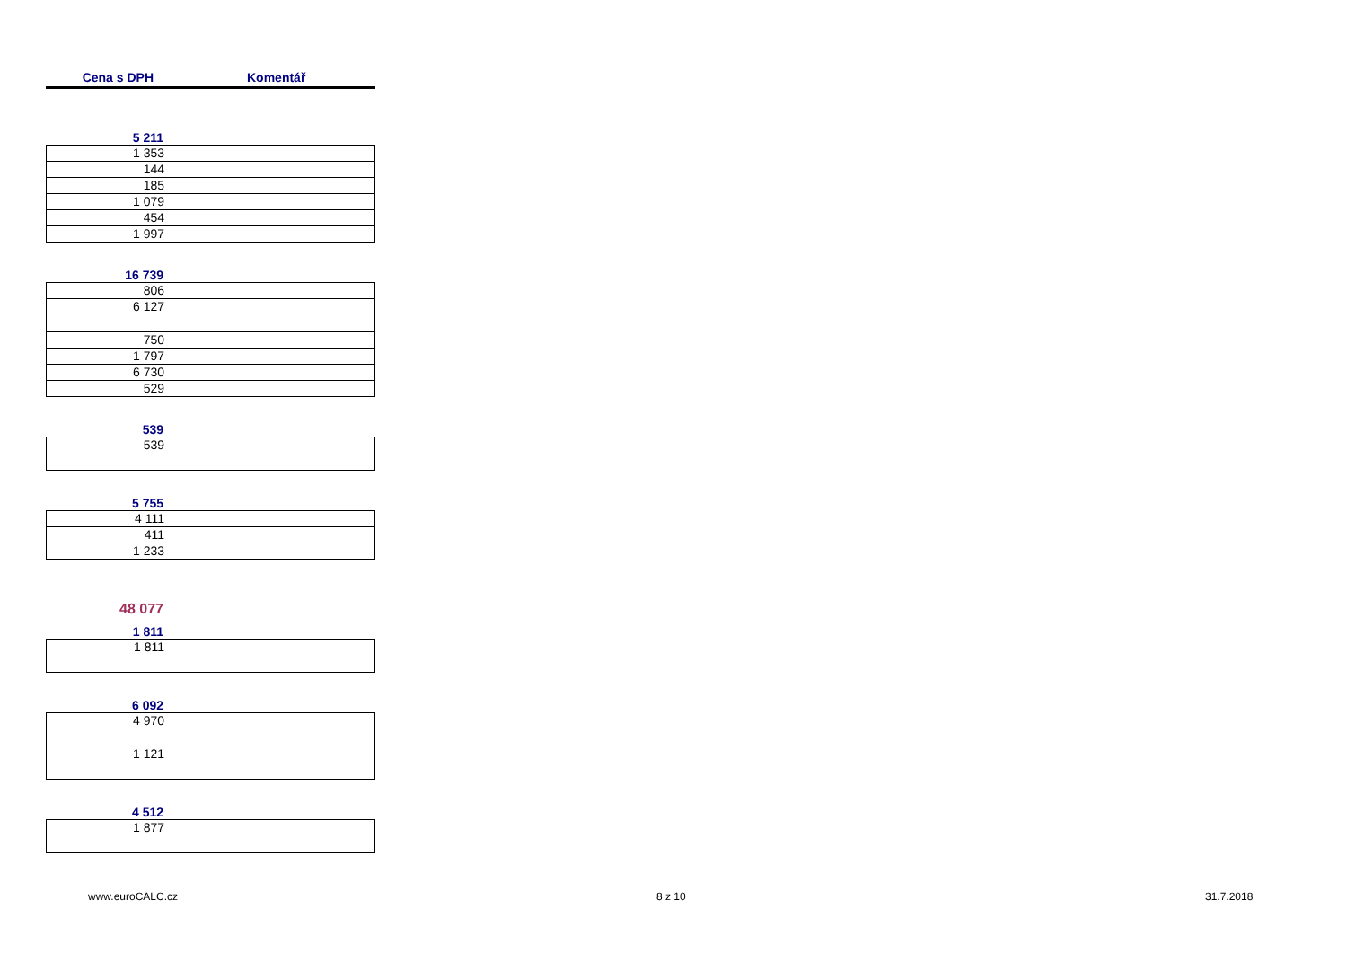Cena s DPH Komentář
5 211
| 1 353 | |
| 144 | |
| 185 | |
| 1 079 | |
| 454 | |
| 1 997 | |
16 739
| 806 | |
| 6 127 | |
| 750 | |
| 1 797 | |
| 6 730 | |
| 529 | |
539
| 539 | |
5 755
| 4 111 | |
| 411 | |
| 1 233 | |
48 077
1 811
| 1 811 | |
6 092
| 4 970 | |
| 1 121 | |
4 512
| 1 877 | |
www.euroCALC.cz 8 z 10 31.7.2018